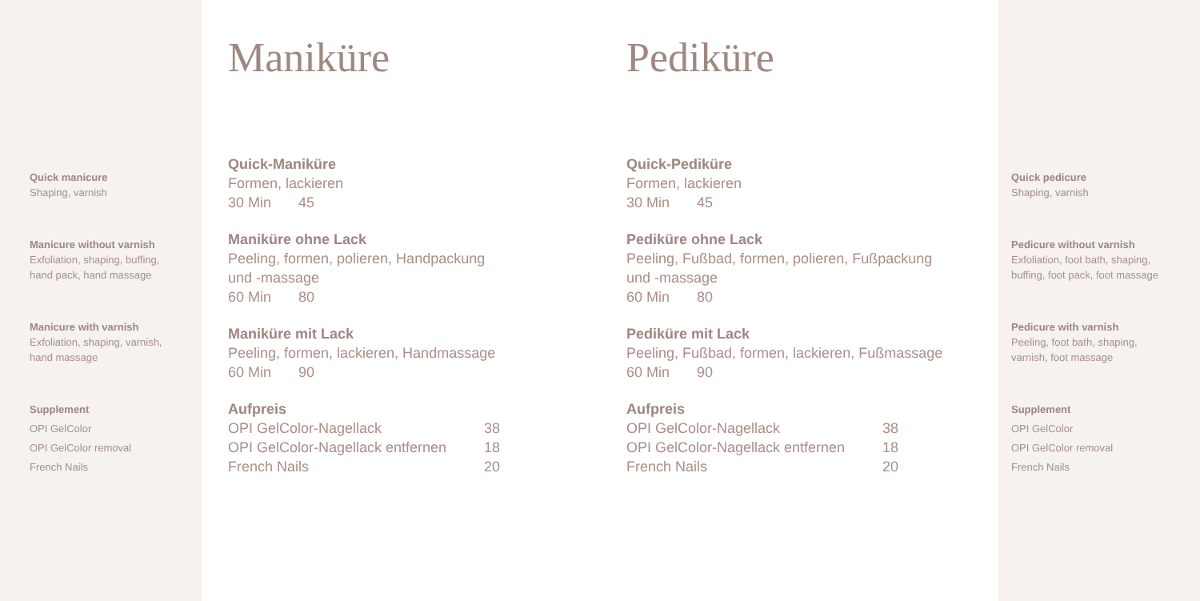Quick manicure
Shaping, varnish
Manicure without varnish
Exfoliation, shaping, buffing,
hand pack, hand massage
Manicure with varnish
Exfoliation, shaping, varnish,
hand massage
Supplement
OPI GelColor
OPI GelColor removal
French Nails
Maniküre
Quick-Maniküre
Formen, lackieren
30 Min 45
Maniküre ohne Lack
Peeling, formen, polieren, Handpackung
und -massage
60 Min 80
Maniküre mit Lack
Peeling, formen, lackieren, Handmassage
60 Min 90
Aufpreis
| OPI GelColor-Nagellack | 38 |
| OPI GelColor-Nagellack entfernen | 18 |
| French Nails | 20 |
Pediküre
Quick-Pediküre
Formen, lackieren
30 Min 45
Pediküre ohne Lack
Peeling, Fußbad, formen, polieren, Fußpackung
und -massage
60 Min 80
Pediküre mit Lack
Peeling, Fußbad, formen, lackieren, Fußmassage
60 Min 90
Aufpreis
| OPI GelColor-Nagellack | 38 |
| OPI GelColor-Nagellack entfernen | 18 |
| French Nails | 20 |
Quick pedicure
Shaping, varnish
Pedicure without varnish
Exfoliation, foot bath, shaping,
buffing, foot pack, foot massage
Pedicure with varnish
Peeling, foot bath, shaping,
varnish, foot massage
Supplement
OPI GelColor
OPI GelColor removal
French Nails